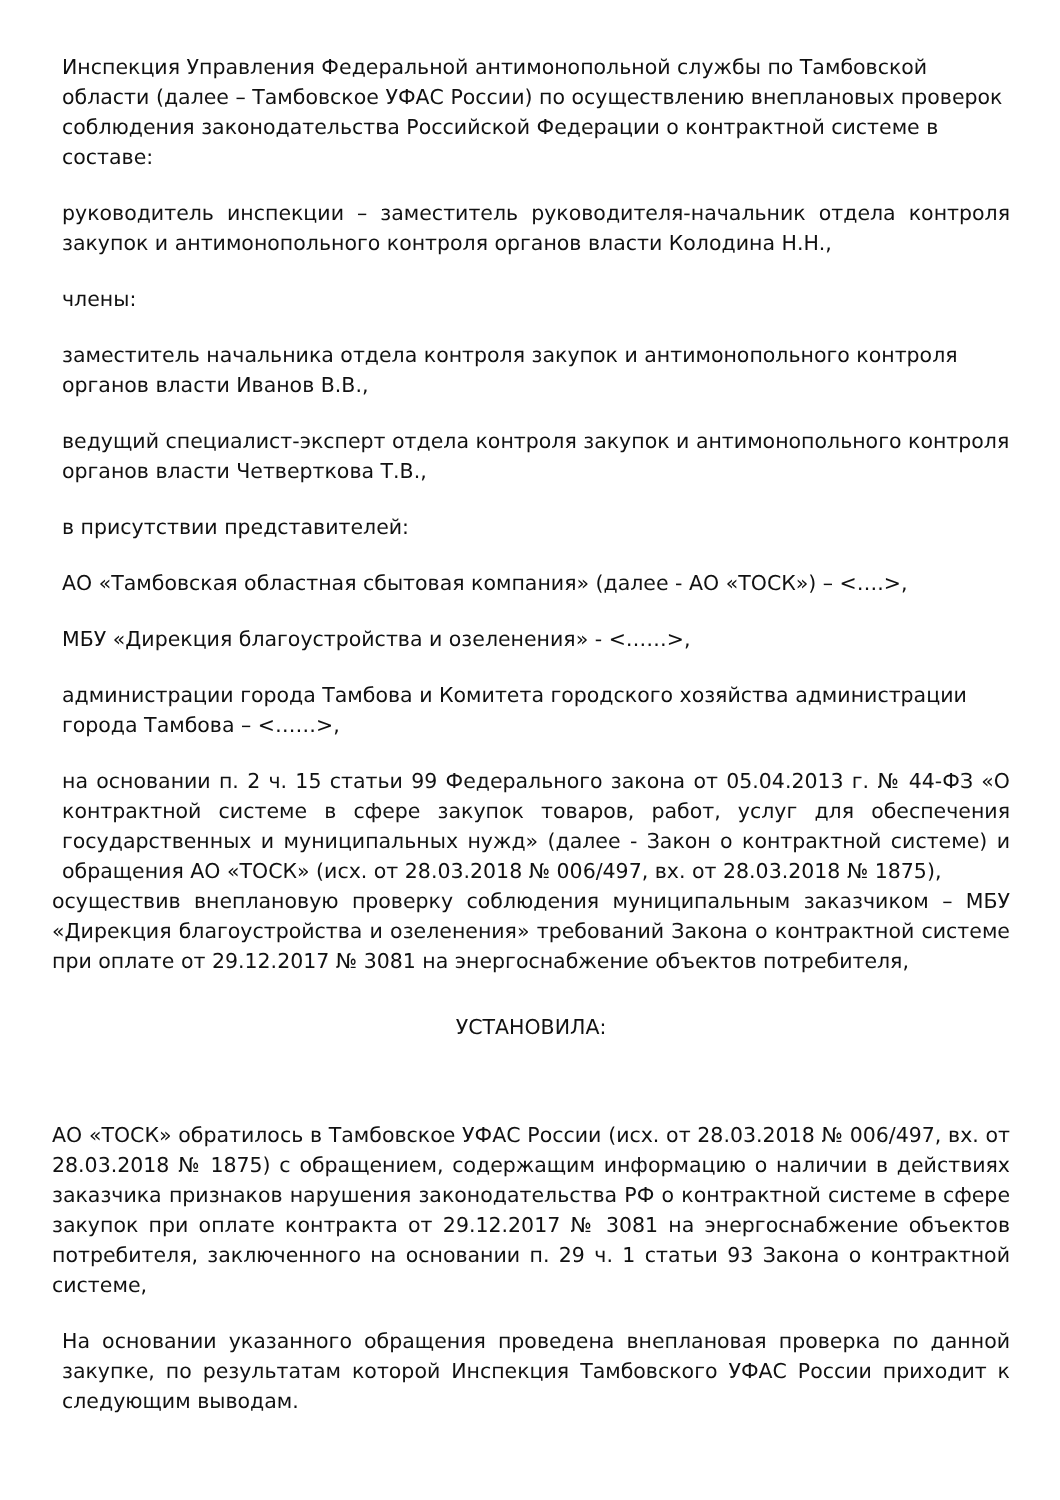Инспекция Управления Федеральной антимонопольной службы по Тамбовской области (далее – Тамбовское УФАС России) по осуществлению внеплановых проверок соблюдения законодательства Российской Федерации о контрактной системе в составе:
руководитель инспекции – заместитель руководителя-начальник отдела контроля закупок и антимонопольного контроля органов власти Колодина Н.Н.,
члены:
заместитель начальника отдела контроля закупок и антимонопольного контроля органов власти Иванов В.В.,
ведущий специалист-эксперт отдела контроля закупок и антимонопольного контроля органов власти Четверткова Т.В.,
в присутствии представителей:
АО «Тамбовская областная сбытовая компания» (далее - АО «ТОСК») – <….>,
МБУ «Дирекция благоустройства и озеленения» - <……>,
администрации города Тамбова и Комитета городского хозяйства администрации города Тамбова – <……>,
на основании п. 2 ч. 15 статьи 99 Федерального закона от 05.04.2013 г. № 44-ФЗ «О контрактной системе в сфере закупок товаров, работ, услуг для обеспечения государственных и муниципальных нужд» (далее - Закон о контрактной системе) и обращения АО «ТОСК» (исх. от 28.03.2018 № 006/497, вх. от 28.03.2018 № 1875),
осуществив внеплановую проверку соблюдения муниципальным заказчиком – МБУ «Дирекция благоустройства и озеленения» требований Закона о контрактной системе при оплате от 29.12.2017 № 3081 на энергоснабжение объектов потребителя,
УСТАНОВИЛА:
АО «ТОСК» обратилось в Тамбовское УФАС России (исх. от 28.03.2018 № 006/497, вх. от 28.03.2018 № 1875) с обращением, содержащим информацию о наличии в действиях заказчика признаков нарушения законодательства РФ о контрактной системе в сфере закупок при оплате контракта от 29.12.2017 № 3081 на энергоснабжение объектов потребителя, заключенного на основании п. 29 ч. 1 статьи 93 Закона о контрактной системе,
На основании указанного обращения проведена внеплановая проверка по данной закупке, по результатам которой Инспекция Тамбовского УФАС России приходит к следующим выводам.